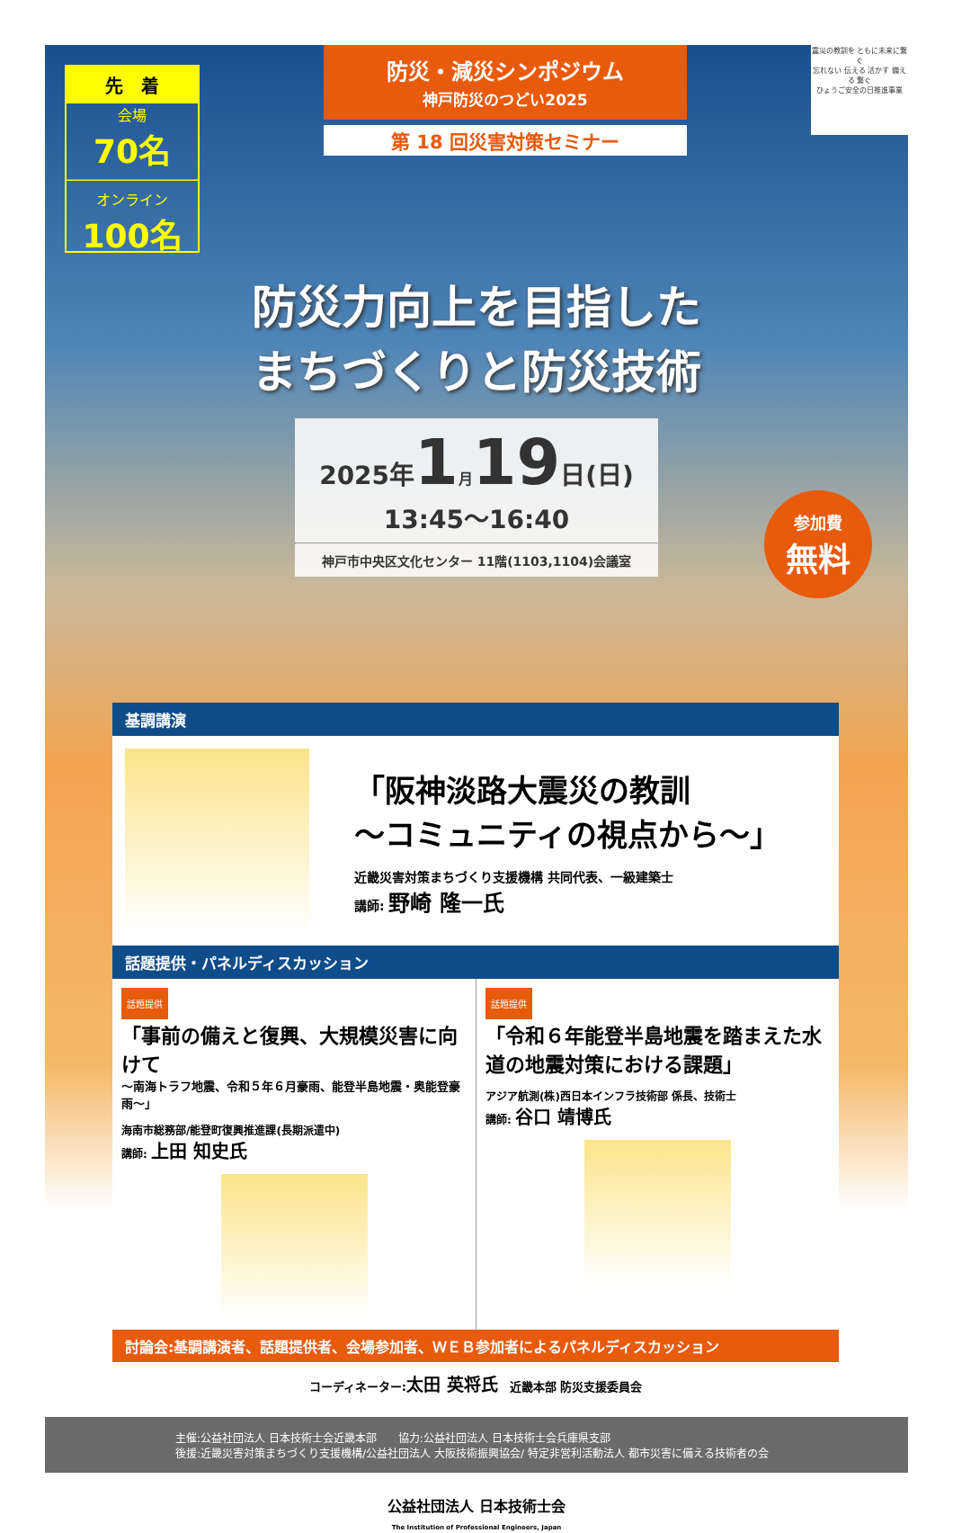先　着
会場
70名
オンライン
100名
防災・減災シンポジウム
神戸防災のつどい2025
第 18 回災害対策セミナー
震災の教訓を ともに未来に繋ぐ
忘れない 伝える 活かす 備える 繋ぐ
ひょうご安全の日推進事業
防災力向上を目指した
まちづくりと防災技術
2025年 1月19 日(日)
13:45〜16:40
神戸市中央区文化センター 11階(1103,1104)会議室
参加費
無料
基調講演
「阪神淡路大震災の教訓
〜コミュニティの視点から〜」
近畿災害対策まちづくり支援機構 共同代表、一級建築士
講師: 野崎 隆一氏
話題提供・パネルディスカッション
話題提供
「事前の備えと復興、大規模災害に向けて
〜南海トラフ地震、令和５年６月豪雨、能登半島地震・奥能登豪雨〜」
海南市総務部/能登町復興推進課(長期派遣中)
講師: 上田 知史氏
話題提供
「令和６年能登半島地震を踏まえた水道の地震対策における課題」
アジア航測(株)西日本インフラ技術部 係長、技術士
講師: 谷口 靖博氏
討論会:基調講演者、話題提供者、会場参加者、ＷＥＢ参加者によるパネルディスカッション
コーディネーター:太田 英将氏　近畿本部 防災支援委員会
主催:公益社団法人 日本技術士会近畿本部　　協力:公益社団法人 日本技術士会兵庫県支部
後援:近畿災害対策まちづくり支援機構/公益社団法人 大阪技術振興協会/ 特定非営利活動法人 都市災害に備える技術者の会
公益社団法人 日本技術士会
The Institution of Professional Engineers, Japan